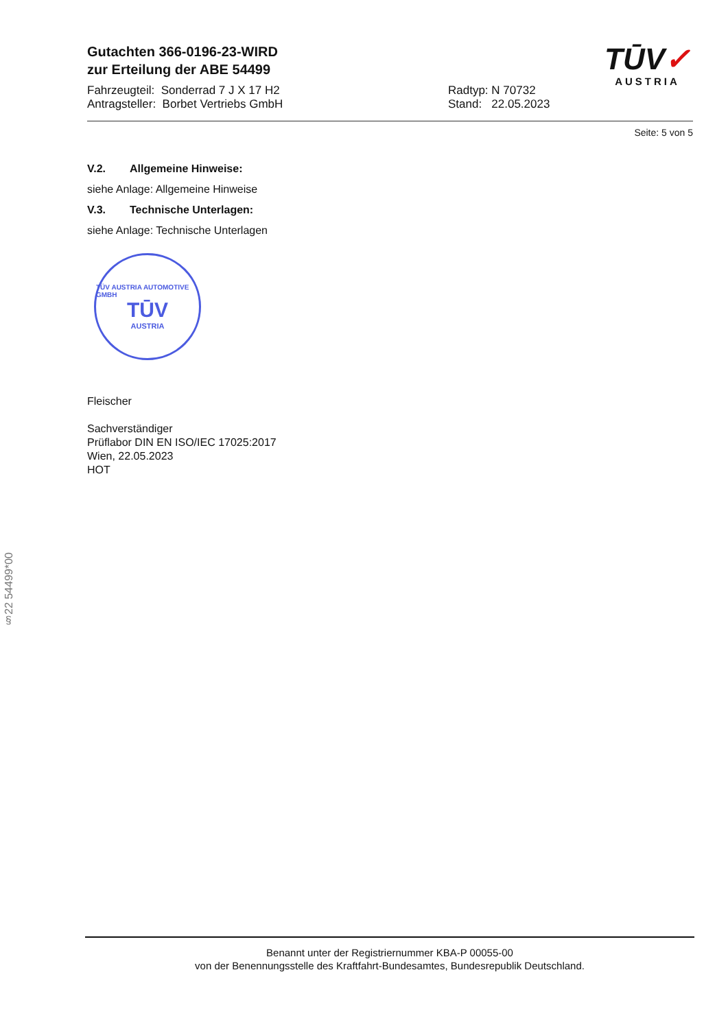Gutachten 366-0196-23-WIRD
zur Erteilung der ABE 54499
Fahrzeugteil: Sonderrad 7 J X 17 H2
Antragsteller: Borbet Vertriebs GmbH
Radtyp: N 70732
Stand: 22.05.2023
TŪV✓
AUSTRIA
Seite: 5 von 5
V.2. Allgemeine Hinweise:
siehe Anlage: Allgemeine Hinweise
V.3. Technische Unterlagen:
siehe Anlage: Technische Unterlagen
TÜV AUSTRIA AUTOMOTIVE GMBH
TŪV
AUSTRIA
Fleischer
Sachverständiger
Prüflabor DIN EN ISO/IEC 17025:2017
Wien, 22.05.2023
HOT
§22 54499*00
Benannt unter der Registriernummer KBA-P 00055-00
von der Benennungsstelle des Kraftfahrt-Bundesamtes, Bundesrepublik Deutschland.